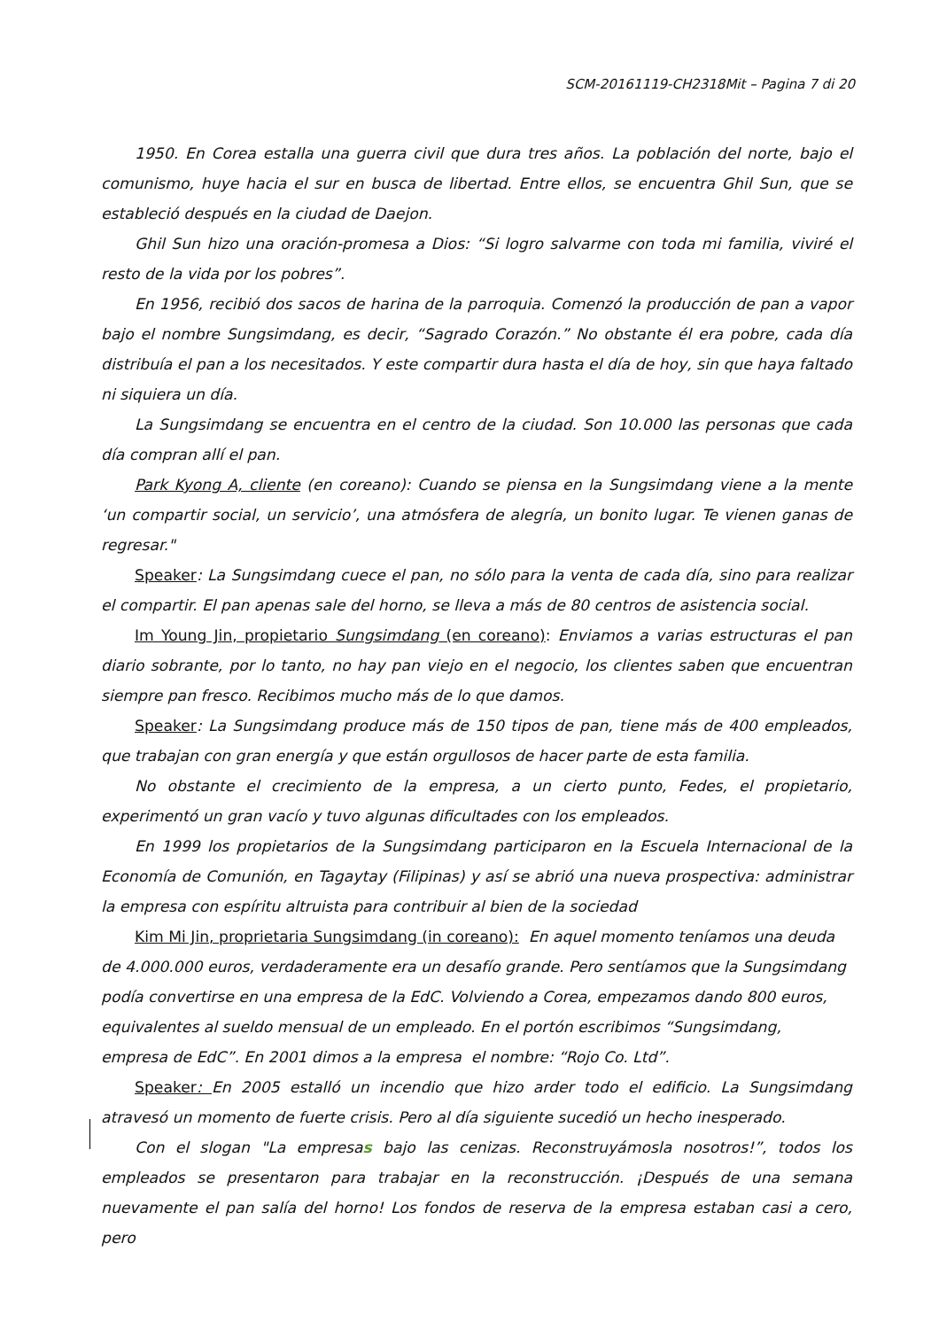SCM-20161119-CH2318Mit – Pagina 7 di 20
1950. En Corea estalla una guerra civil que dura tres años. La población del norte, bajo el comunismo, huye hacia el sur en busca de libertad. Entre ellos, se encuentra Ghil Sun, que se estableció después en la ciudad de Daejon.
Ghil Sun hizo una oración-promesa a Dios: “Si logro salvarme con toda mi familia, viviré el resto de la vida por los pobres”.
En 1956, recibió dos sacos de harina de la parroquia. Comenzó la producción de pan a vapor bajo el nombre Sungsimdang, es decir, “Sagrado Corazón.” No obstante él era pobre, cada día distribuía el pan a los necesitados. Y este compartir dura hasta el día de hoy, sin que haya faltado ni siquiera un día.
La Sungsimdang se encuentra en el centro de la ciudad. Son 10.000 las personas que cada día compran allí el pan.
Park Kyong A, cliente (en coreano): Cuando se piensa en la Sungsimdang viene a la mente ‘un compartir social, un servicio’, una atmósfera de alegría, un bonito lugar. Te vienen ganas de regresar."
Speaker: La Sungsimdang cuece el pan, no sólo para la venta de cada día, sino para realizar el compartir. El pan apenas sale del horno, se lleva a más de 80 centros de asistencia social.
Im Young Jin, propietario Sungsimdang (en coreano): Enviamos a varias estructuras el pan diario sobrante, por lo tanto, no hay pan viejo en el negocio, los clientes saben que encuentran siempre pan fresco. Recibimos mucho más de lo que damos.
Speaker: La Sungsimdang produce más de 150 tipos de pan, tiene más de 400 empleados, que trabajan con gran energía y que están orgullosos de hacer parte de esta familia.
No obstante el crecimiento de la empresa, a un cierto punto, Fedes, el propietario, experimentó un gran vacío y tuvo algunas dificultades con los empleados.
En 1999 los propietarios de la Sungsimdang participaron en la Escuela Internacional de la Economía de Comunión, en Tagaytay (Filipinas) y así se abrió una nueva prospectiva: administrar la empresa con espíritu altruista para contribuir al bien de la sociedad
Kim Mi Jin, proprietaria Sungsimdang (in coreano): En aquel momento teníamos una deuda de 4.000.000 euros, verdaderamente era un desafío grande. Pero sentíamos que la Sungsimdang podía convertirse en una empresa de la EdC. Volviendo a Corea, empezamos dando 800 euros, equivalentes al sueldo mensual de un empleado. En el portón escribimos “Sungsimdang, empresa de EdC”. En 2001 dimos a la empresa el nombre: “Rojo Co. Ltd”.
Speaker: En 2005 estalló un incendio que hizo arder todo el edificio. La Sungsimdang atravesó un momento de fuerte crisis. Pero al día siguiente sucedió un hecho inesperado.
Con el slogan "La empresas bajo las cenizas. Reconstruyámosla nosotros!”, todos los empleados se presentaron para trabajar en la reconstrucción. ¡Después de una semana nuevamente el pan salía del horno! Los fondos de reserva de la empresa estaban casi a cero, pero